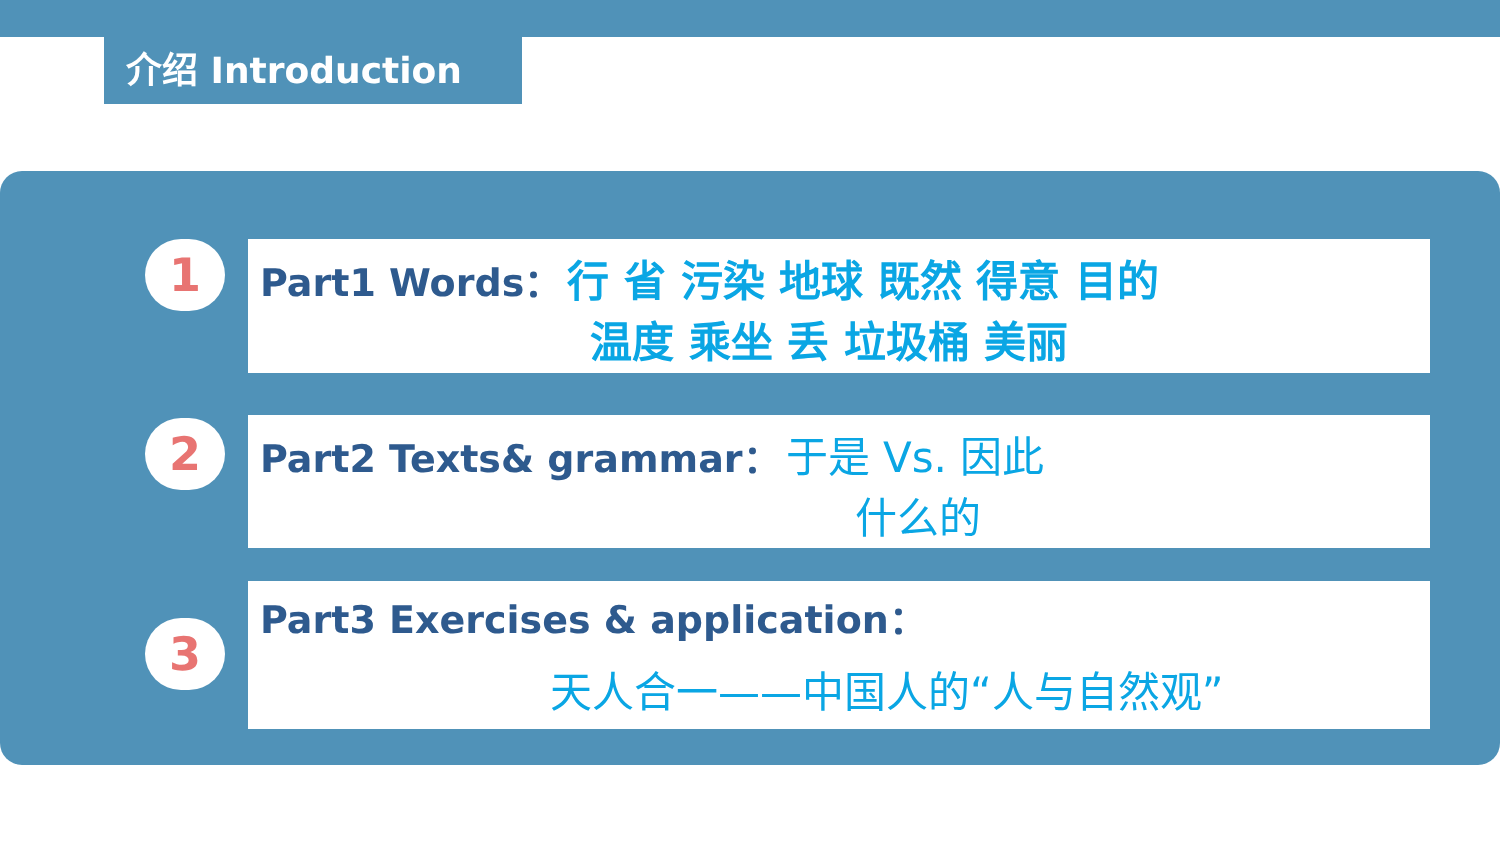介绍 Introduction
1
Part1 Words： 行 省 污染 地球 既然 得意 目的
温度 乘坐 丢 垃圾桶 美丽
2
Part2 Texts& grammar： 于是 Vs. 因此
什么的
3
Part3 Exercises & application：
天人合一——中国人的“人与自然观”